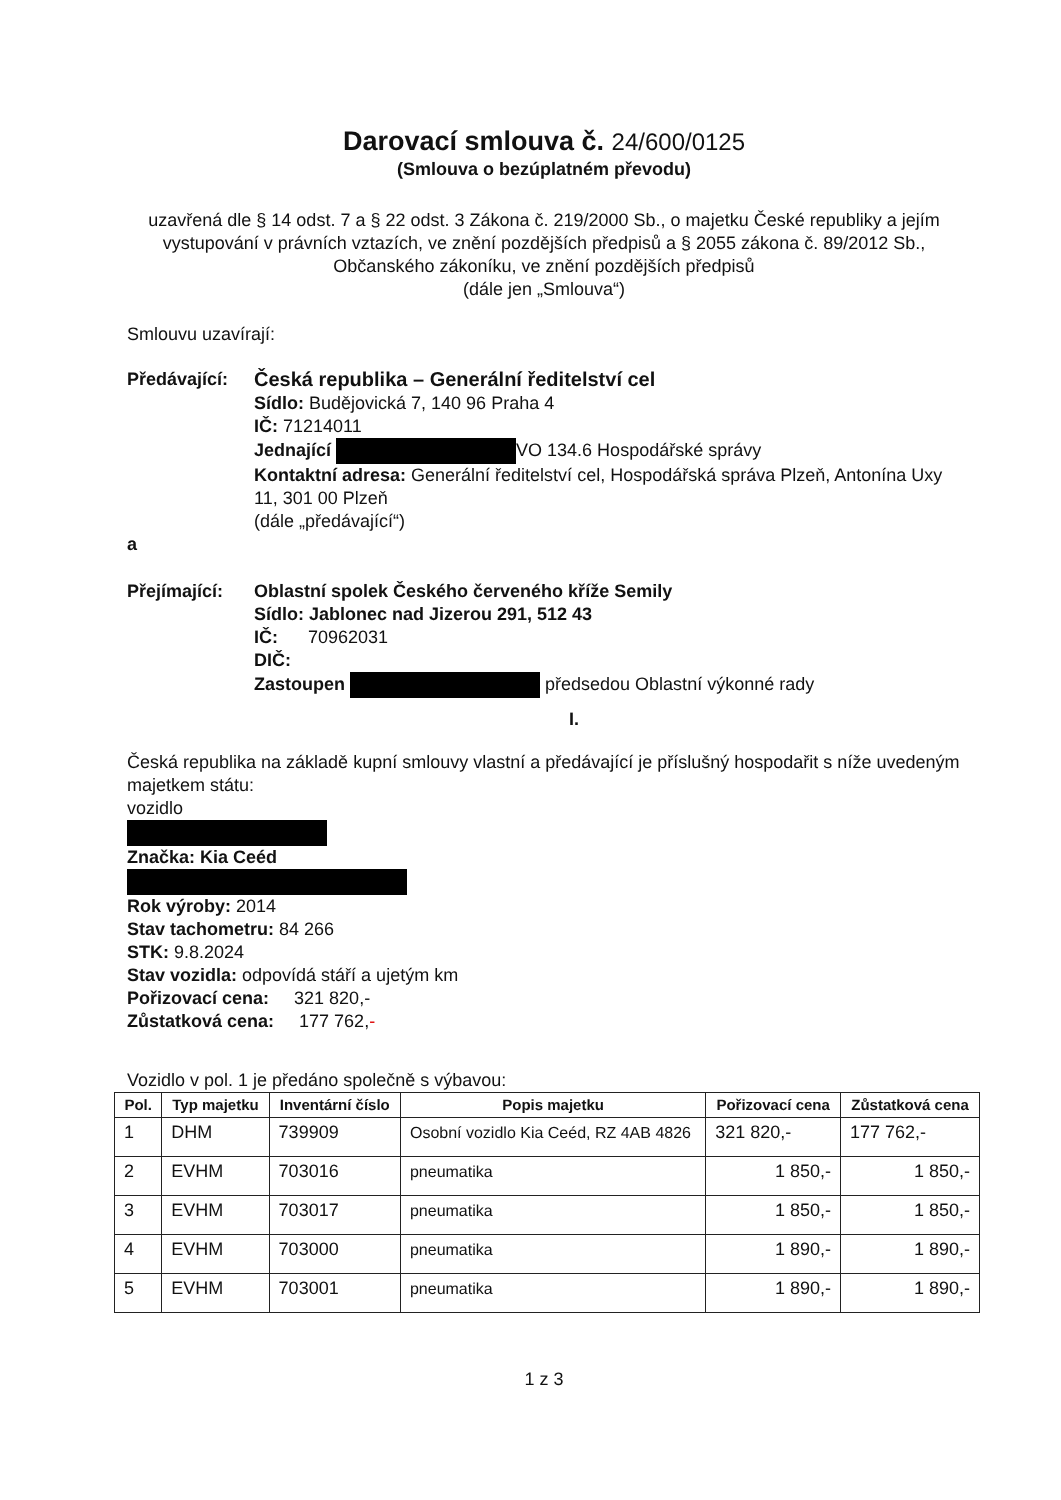Darovací smlouva č. 24/600/0125
(Smlouva o bezúplatném převodu)
uzavřená dle § 14 odst. 7 a § 22 odst. 3 Zákona č. 219/2000 Sb., o majetku České republiky a jejím vystupování v právních vztazích, ve znění pozdějších předpisů a § 2055 zákona č. 89/2012 Sb., Občanského zákoníku, ve znění pozdějších předpisů
(dále jen „Smlouva“)
Smlouvu uzavírají:
Předávající:
Česká republika – Generální ředitelství cel
Sídlo: Budějovická 7, 140 96 Praha 4
IČ: 71214011
Jednající VO 134.6 Hospodářské správy
Kontaktní adresa: Generální ředitelství cel, Hospodářská správa Plzeň, Antonína Uxy 11, 301 00 Plzeň
(dále „předávající“)
a
Přejímající:
Oblastní spolek Českého červeného kříže Semily
Sídlo: Jablonec nad Jizerou 291, 512 43
IČ: 70962031
DIČ:
Zastoupen předsedou Oblastní výkonné rady
I.
Česká republika na základě kupní smlouvy vlastní a předávající je příslušný hospodařit s níže uvedeným majetkem státu:
vozidlo
Značka: Kia Ceéd
Rok výroby: 2014
Stav tachometru: 84 266
STK: 9.8.2024
Stav vozidla: odpovídá stáří a ujetým km
Pořizovací cena: 321 820,-
Zůstatková cena: 177 762,-
Vozidlo v pol. 1 je předáno společně s výbavou:
| Pol. | Typ majetku | Inventární číslo | Popis majetku | Pořizovací cena | Zůstatková cena |
| --- | --- | --- | --- | --- | --- |
| 1 | DHM | 739909 | Osobní vozidlo Kia Ceéd, RZ 4AB 4826 | 321 820,- | 177 762,- |
| 2 | EVHM | 703016 | pneumatika | 1 850,- | 1 850,- |
| 3 | EVHM | 703017 | pneumatika | 1 850,- | 1 850,- |
| 4 | EVHM | 703000 | pneumatika | 1 890,- | 1 890,- |
| 5 | EVHM | 703001 | pneumatika | 1 890,- | 1 890,- |
1 z 3